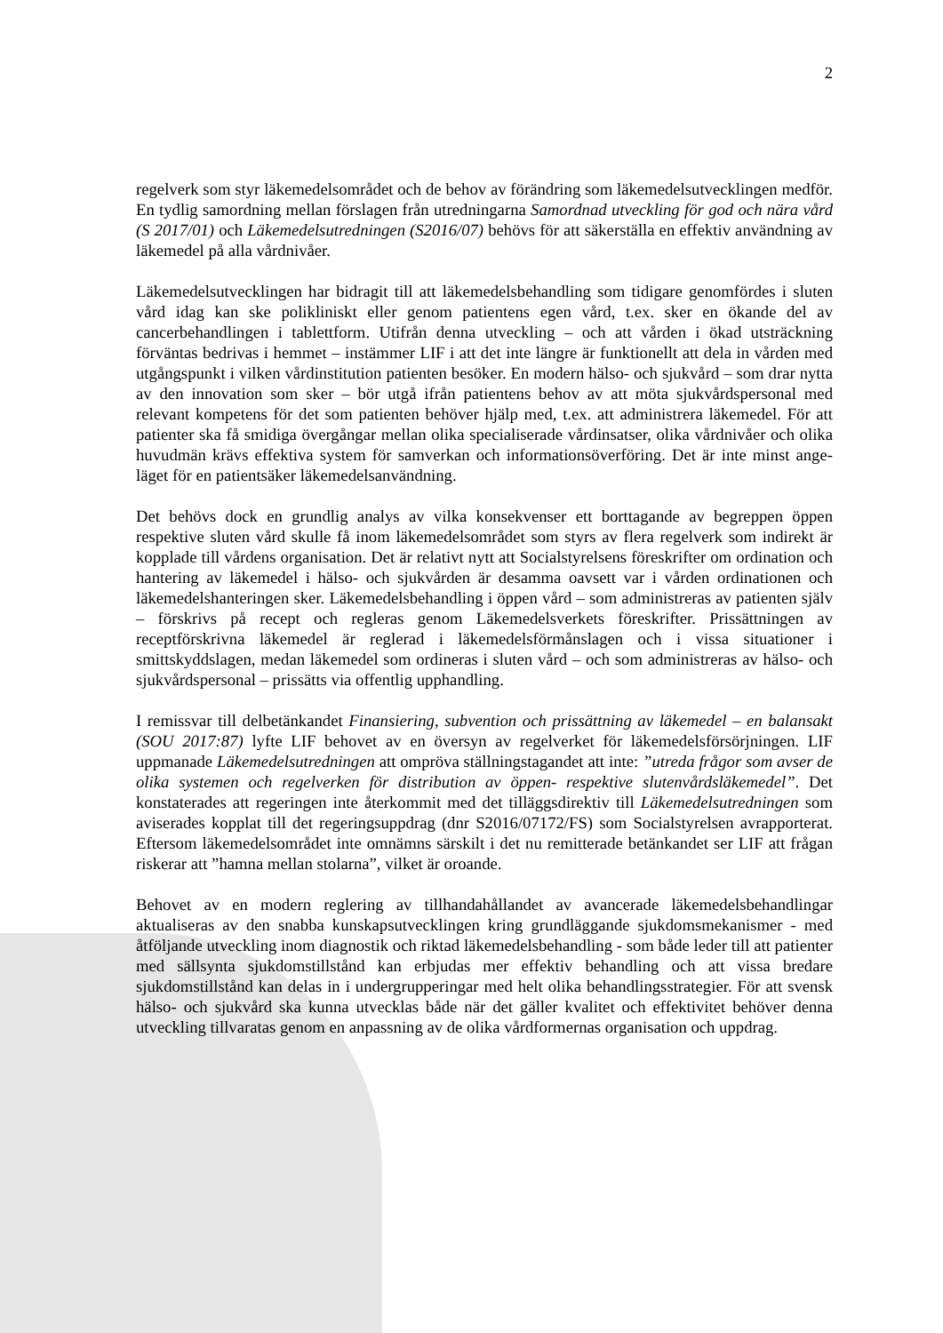2
regelverk som styr läkemedelsområdet och de behov av förändring som läkemedels­utvecklingen medför. En tydlig samordning mellan förslagen från utredningarna Samordnad utveckling för god och nära vård (S 2017/01) och Läkemedelsutredningen (S2016/07) behövs för att säkerställa en effektiv användning av läkemedel på alla vårdnivåer.
Läkemedelsutvecklingen har bidragit till att läkemedelsbehandling som tidigare genom­fördes i sluten vård idag kan ske polikliniskt eller genom patientens egen vård, t.ex. sker en ökande del av cancerbehandlingen i tablettform. Utifrån denna utveckling – och att vården i ökad utsträckning förväntas bedrivas i hemmet – instämmer LIF i att det inte längre är funktionellt att dela in vården med utgångspunkt i vilken vårdinstitution patienten besöker. En modern hälso- och sjukvård – som drar nytta av den innovation som sker – bör utgå ifrån patientens behov av att möta sjukvårdspersonal med relevant kompetens för det som patienten behöver hjälp med, t.ex. att administrera läkemedel. För att patienter ska få smidiga övergångar mellan olika specialiserade vårdinsatser, olika vårdnivåer och olika huvudmän krävs effektiva system för samverkan och informationsöverföring. Det är inte minst ange­läget för en patientsäker läkemedelsanvändning.
Det behövs dock en grundlig analys av vilka konsekvenser ett borttagande av begreppen öppen respektive sluten vård skulle få inom läkemedelsområdet som styrs av flera regelverk som indirekt är kopplade till vårdens organisation. Det är relativt nytt att Socialstyrelsens föreskrifter om ordination och hantering av läkemedel i hälso- och sjukvården är desamma oavsett var i vården ordinationen och läkemedelshanteringen sker. Läkemedelsbehandling i öppen vård – som administreras av patienten själv – förskrivs på recept och regleras genom Läkemedelsverkets föreskrifter. Prissättningen av receptförskrivna läkemedel är reglerad i läkemedelsförmånslagen och i vissa situationer i smittskyddslagen, medan läkemedel som ordineras i sluten vård – och som administreras av hälso- och sjukvårdspersonal – prissätts via offentlig upphandling.
I remissvar till delbetänkandet Finansiering, subvention och prissättning av läkemedel – en balansakt (SOU 2017:87) lyfte LIF behovet av en översyn av regelverket för läkemedelsförsörjningen. LIF uppmanade Läkemedelsutredningen att ompröva ställnings­tagandet att inte: ”utreda frågor som avser de olika systemen och regelverken för distribution av öppen- respektive slutenvårdsläkemedel”. Det konstaterades att regeringen inte återkommit med det tilläggsdirektiv till Läkemedelsutredningen som aviserades kopplat till det regeringsuppdrag (dnr S2016/07172/FS) som Socialstyrelsen avrapporterat. Eftersom läkemedelsområdet inte omnämns särskilt i det nu remitterade betänkandet ser LIF att frågan riskerar att ”hamna mellan stolarna”, vilket är oroande.
Behovet av en modern reglering av tillhandahållandet av avancerade läkemedelsbehand­lingar aktualiseras av den snabba kunskapsutvecklingen kring grundläggande sjukdoms­mekanismer - med åtföljande utveckling inom diagnostik och riktad läkemedelsbehandling - som både leder till att patienter med sällsynta sjukdomstillstånd kan erbjudas mer effektiv behandling och att vissa bredare sjukdomstillstånd kan delas in i undergrupperingar med helt olika behandlingsstrategier. För att svensk hälso- och sjukvård ska kunna utvecklas både när det gäller kvalitet och effektivitet behöver denna utveckling tillvaratas genom en anpassning av de olika vårdformernas organisation och uppdrag.